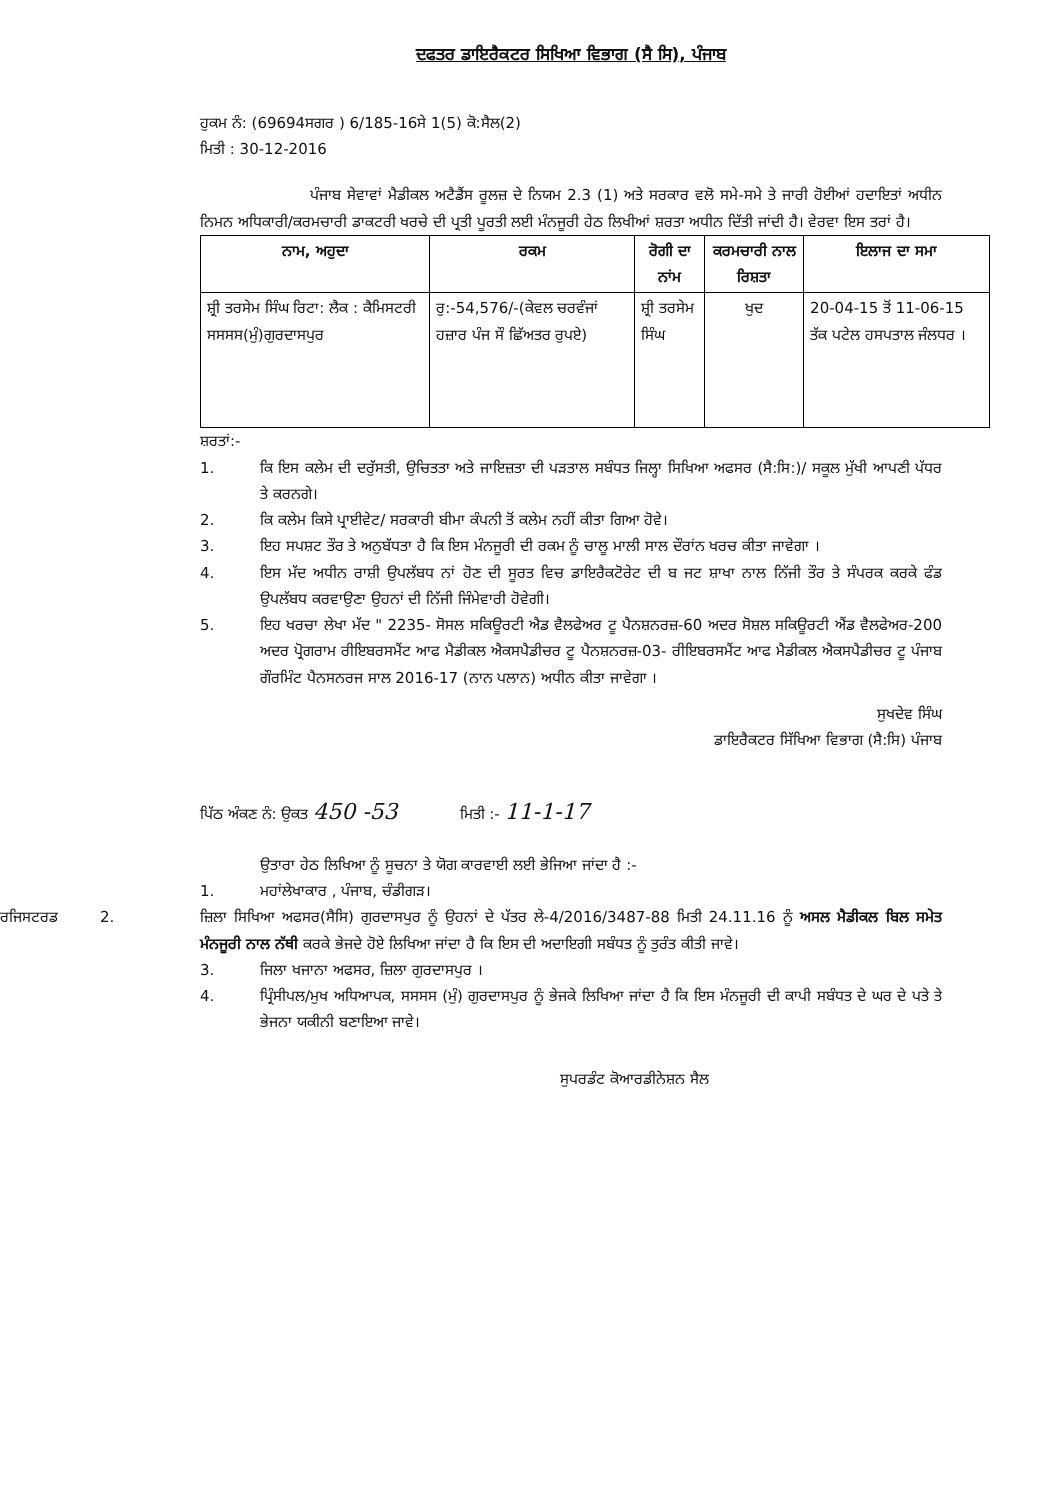ਦਫਤਰ ਡਾਇਰੈਕਟਰ ਸਿਖਿਆ ਵਿਭਾਗ (ਸੈ ਸਿ), ਪੰਜਾਬ
ਹੁਕਮ ਨੰ: (69694ਸਗਰ ) 6/185-16ਸੇ 1(5) ਕੋ:ਸੈਲ(2)
ਮਿਤੀ : 30-12-2016
ਪੰਜਾਬ ਸੇਵਾਵਾਂ ਮੈਡੀਕਲ ਅਟੈਡੈਂਸ ਰੂਲਜ਼ ਦੇ ਨਿਯਮ 2.3 (1) ਅਤੇ ਸਰਕਾਰ ਵਲੋ ਸਮੇ-ਸਮੇ ਤੇ ਜਾਰੀ ਹੋਈਆਂ ਹਦਾਇਤਾਂ ਅਧੀਨ ਨਿਮਨ ਅਧਿਕਾਰੀ/ਕਰਮਚਾਰੀ ਡਾਕਟਰੀ ਖਰਚੇ ਦੀ ਪ੍ਰਤੀ ਪੂਰਤੀ ਲਈ ਮੰਨਜੂਰੀ ਹੇਠ ਲਿਖੀਆਂ ਸ਼ਰਤਾ ਅਧੀਨ ਦਿੱਤੀ ਜਾਂਦੀ ਹੈ। ਵੇਰਵਾ ਇਸ ਤਰਾਂ ਹੈ।
| ਨਾਮ, ਅਹੁਦਾ | ਰਕਮ | ਰੋਗੀ ਦਾ ਨਾਂਮ | ਕਰਮਚਾਰੀ ਨਾਲ ਰਿਸ਼ਤਾ | ਇਲਾਜ ਦਾ ਸਮਾ |
| --- | --- | --- | --- | --- |
| ਸ਼੍ਰੀ ਤਰਸੇਮ ਸਿੰਘ ਰਿਟਾ: ਲੈਕ : ਕੈਮਿਸਟਰੀ ਸਸਸਸ(ਮੁੰ)ਗੁਰਦਾਸਪੁਰ | ਰੁ:-54,576/-(ਕੇਵਲ ਚਰਵੰਜਾਂ ਹਜ਼ਾਰ ਪੰਜ ਸੌ ਛਿੱਅਤਰ ਰੁਪਏ) | ਸ਼੍ਰੀ ਤਰਸੇਮ ਸਿੰਘ | ਖੁਦ | 20-04-15 ਤੋਂ 11-06-15 ਤੱਕ ਪਟੇਲ ਹਸਪਤਾਲ ਜੰਲਧਰ । |
ਸ਼ਰਤਾਂ:-
1. ਕਿ ਇਸ ਕਲੇਮ ਦੀ ਦਰੁੱਸਤੀ, ਉਚਿਤਤਾ ਅਤੇ ਜਾਇਜ਼ਤਾ ਦੀ ਪੜਤਾਲ ਸਬੰਧਤ ਜਿਲ੍ਹਾ ਸਿਖਿਆ ਅਫਸਰ (ਸੈ:ਸਿ:)/ ਸਕੂਲ ਮੁੱਖੀ ਆਪਣੀ ਪੱਧਰ ਤੇ ਕਰਨਗੇ।
2. ਕਿ ਕਲੇਮ ਕਿਸੇ ਪ੍ਰਾਈਵੇਟ/ ਸਰਕਾਰੀ ਬੀਮਾ ਕੰਪਨੀ ਤੋਂ ਕਲੇਮ ਨਹੀਂ ਕੀਤਾ ਗਿਆ ਹੋਵੇ।
3. ਇਹ ਸਪਸ਼ਟ ਤੌਰ ਤੇ ਅਨੁਬੱਧਤਾ ਹੈ ਕਿ ਇਸ ਮੰਨਜੂਰੀ ਦੀ ਰਕਮ ਨੂੰ ਚਾਲੂ ਮਾਲੀ ਸਾਲ ਦੌਰਾਂਨ ਖਰਚ ਕੀਤਾ ਜਾਵੇਗਾ ।
4. ਇਸ ਮੱਦ ਅਧੀਨ ਰਾਸ਼ੀ ਉਪਲੱਬਧ ਨਾਂ ਹੋਣ ਦੀ ਸੂਰਤ ਵਿਚ ਡਾਇਰੈਕਟੋਰੇਟ ਦੀ ਬ ਜਟ ਸ਼ਾਖਾ ਨਾਲ ਨਿੱਜੀ ਤੌਰ ਤੇ ਸੰਪਰਕ ਕਰਕੇ ਫੰਡ ਉਪਲੱਬਧ ਕਰਵਾਉਣਾ ਉਹਨਾਂ ਦੀ ਨਿੱਜੀ ਜਿੰਮੇਵਾਰੀ ਹੋਵੇਗੀ।
5. ਇਹ ਖਰਚਾ ਲੇਖਾ ਮੱਦ " 2235- ਸੋਸਲ ਸਕਿਊਰਟੀ ਐਡ ਵੈਲਫੇਅਰ ਟੂ ਪੈਨਸ਼ਨਰਜ਼-60 ਅਦਰ ਸੋਸ਼ਲ ਸਕਿਊਰਟੀ ਐਂਡ ਵੈਲਫੇਅਰ-200 ਅਦਰ ਪ੍ਰੋਗਰਾਮ ਰੀਇਬਰਸਮੈਂਟ ਆਫ ਮੈਡੀਕਲ ਐਕਸਪੈਡੀਚਰ ਟੂ ਪੈਨਸ਼ਨਰਜ਼-03- ਰੀਇਬਰਸਮੈਂਟ ਆਫ ਮੈਡੀਕਲ ਐਕਸਪੈਡੀਚਰ ਟੂ ਪੰਜਾਬ ਗੌਰਮਿੰਟ ਪੈਨਸਨਰਜ ਸਾਲ 2016-17 (ਨਾਨ ਪਲਾਨ) ਅਧੀਨ ਕੀਤਾ ਜਾਵੇਗਾ ।
ਸੁਖਦੇਵ ਸਿੰਘ
ਡਾਇਰੈਕਟਰ ਸਿੱਖਿਆ ਵਿਭਾਗ (ਸੈ:ਸਿ) ਪੰਜਾਬ
ਪਿੱਠ ਅੰਕਣ ਨੰ: ਉਕਤ 450 -53 ਮਿਤੀ :- 11-1-17
ਉਤਾਰਾ ਹੇਠ ਲਿਖਿਆ ਨੂੰ ਸੂਚਨਾ ਤੇ ਯੋਗ ਕਾਰਵਾਈ ਲਈ ਭੇਜਿਆ ਜਾਂਦਾ ਹੈ :-
1. ਮਹਾਂਲੇਖਾਕਾਰ , ਪੰਜਾਬ, ਚੰਡੀਗੜ।
ਰਜਿਸਟਰਡ 2.
ਜ਼ਿਲਾ ਸਿਖਿਆ ਅਫਸਰ(ਸੈਸਿ) ਗੁਰਦਾਸਪੁਰ ਨੂੰ ਉਹਨਾਂ ਦੇ ਪੱਤਰ ਲੇ-4/2016/3487-88 ਮਿਤੀ 24.11.16 ਨੂੰ ਅਸਲ ਮੈਡੀਕਲ ਬਿਲ ਸਮੇਤ ਮੰਨਜੂਰੀ ਨਾਲ ਨੱਥੀ ਕਰਕੇ ਭੇਜਦੇ ਹੋਏ ਲਿਖਿਆ ਜਾਂਦਾ ਹੈ ਕਿ ਇਸ ਦੀ ਅਦਾਇਗੀ ਸਬੰਧਤ ਨੂੰ ਤੁਰੰਤ ਕੀਤੀ ਜਾਵੇ।
3. ਜਿਲਾ ਖਜਾਨਾ ਅਫਸਰ, ਜ਼ਿਲਾ ਗੁਰਦਾਸਪੁਰ ।
4. ਪ੍ਰਿੰਸੀਪਲ/ਮੁਖ ਅਧਿਆਪਕ, ਸਸਸਸ (ਮੁੰ) ਗੁਰਦਾਸਪੁਰ ਨੂੰ ਭੇਜਕੇ ਲਿਖਿਆ ਜਾਂਦਾ ਹੈ ਕਿ ਇਸ ਮੰਨਜੂਰੀ ਦੀ ਕਾਪੀ ਸਬੰਧਤ ਦੇ ਘਰ ਦੇ ਪਤੇ ਤੇ ਭੇਜਨਾ ਯਕੀਨੀ ਬਣਾਇਆ ਜਾਵੇ।
ਸੁਪਰਡੰਟ ਕੋਆਰਡੀਨੇਸ਼ਨ ਸੈਲ